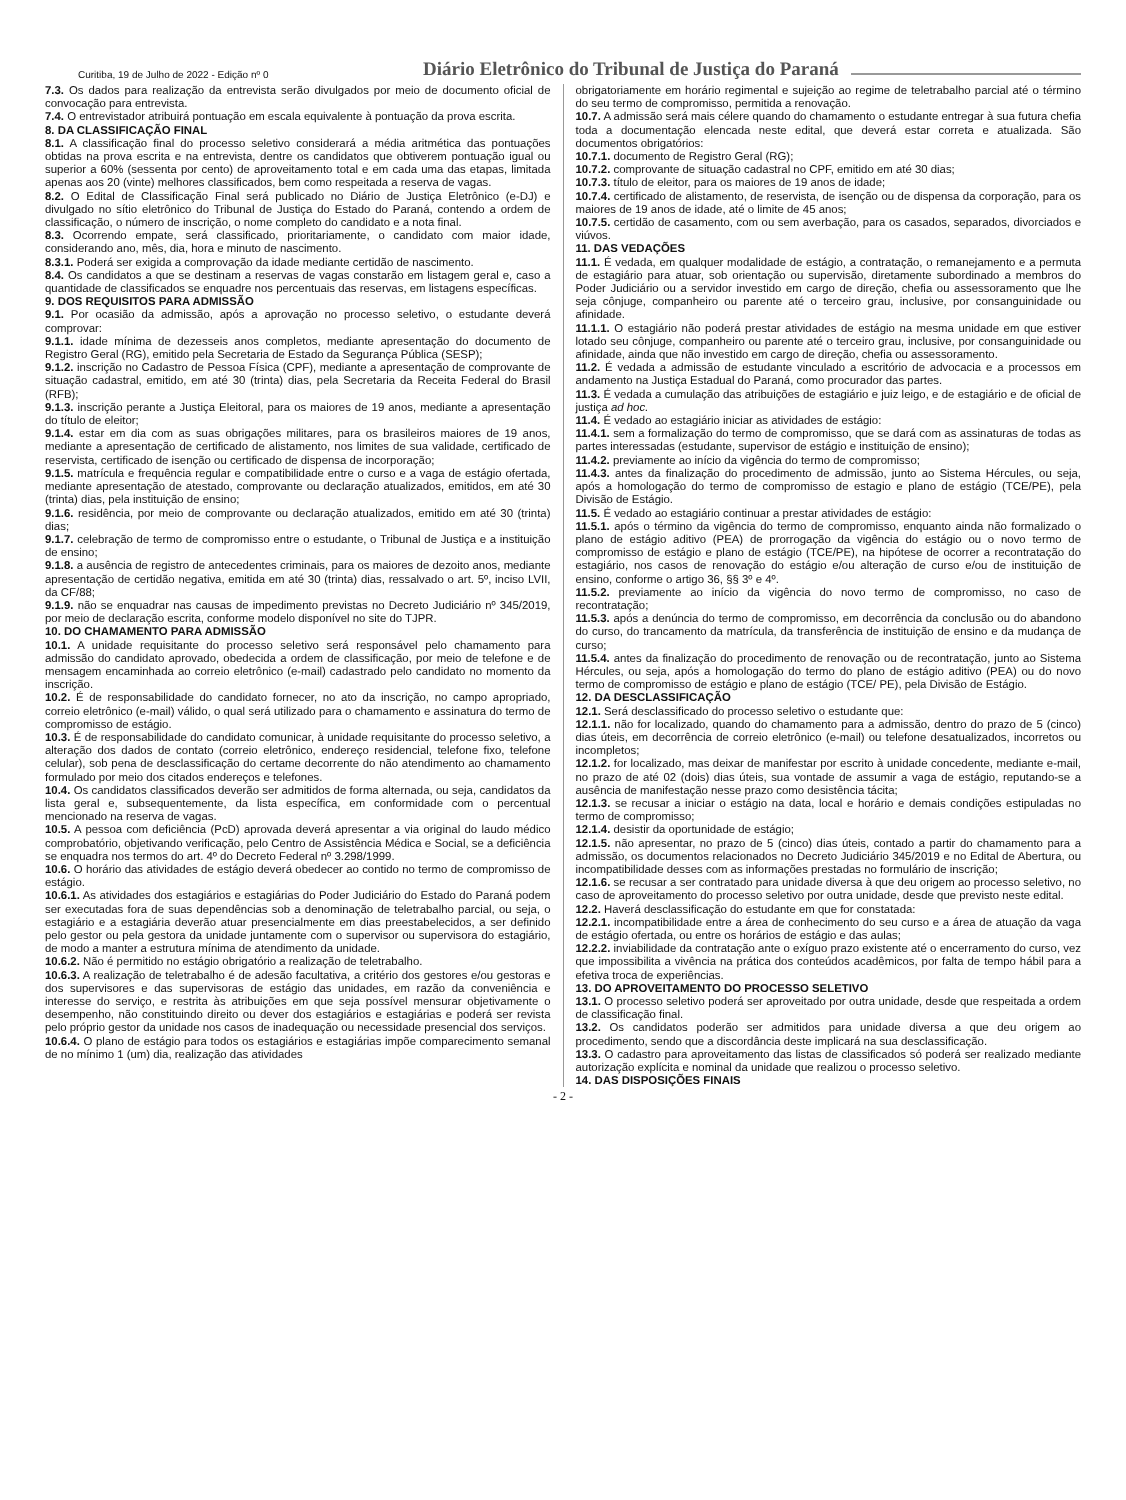Curitiba, 19 de Julho de 2022 - Edição nº 0 Diário Eletrônico do Tribunal de Justiça do Paraná
7.3. Os dados para realização da entrevista serão divulgados por meio de documento oficial de convocação para entrevista.
7.4. O entrevistador atribuirá pontuação em escala equivalente à pontuação da prova escrita.
8. DA CLASSIFICAÇÃO FINAL
8.1. A classificação final do processo seletivo considerará a média aritmética das pontuações obtidas na prova escrita e na entrevista, dentre os candidatos que obtiverem pontuação igual ou superior a 60% (sessenta por cento) de aproveitamento total e em cada uma das etapas, limitada apenas aos 20 (vinte) melhores classificados, bem como respeitada a reserva de vagas.
8.2. O Edital de Classificação Final será publicado no Diário de Justiça Eletrônico (e-DJ) e divulgado no sítio eletrônico do Tribunal de Justiça do Estado do Paraná, contendo a ordem de classificação, o número de inscrição, o nome completo do candidato e a nota final.
8.3. Ocorrendo empate, será classificado, prioritariamente, o candidato com maior idade, considerando ano, mês, dia, hora e minuto de nascimento.
8.3.1. Poderá ser exigida a comprovação da idade mediante certidão de nascimento.
8.4. Os candidatos a que se destinam a reservas de vagas constarão em listagem geral e, caso a quantidade de classificados se enquadre nos percentuais das reservas, em listagens específicas.
9. DOS REQUISITOS PARA ADMISSÃO
9.1. Por ocasião da admissão, após a aprovação no processo seletivo, o estudante deverá comprovar:
9.1.1. idade mínima de dezesseis anos completos, mediante apresentação do documento de Registro Geral (RG), emitido pela Secretaria de Estado da Segurança Pública (SESP);
9.1.2. inscrição no Cadastro de Pessoa Física (CPF), mediante a apresentação de comprovante de situação cadastral, emitido, em até 30 (trinta) dias, pela Secretaria da Receita Federal do Brasil (RFB);
9.1.3. inscrição perante a Justiça Eleitoral, para os maiores de 19 anos, mediante a apresentação do título de eleitor;
9.1.4. estar em dia com as suas obrigações militares, para os brasileiros maiores de 19 anos, mediante a apresentação de certificado de alistamento, nos limites de sua validade, certificado de reservista, certificado de isenção ou certificado de dispensa de incorporação;
9.1.5. matrícula e frequência regular e compatibilidade entre o curso e a vaga de estágio ofertada, mediante apresentação de atestado, comprovante ou declaração atualizados, emitidos, em até 30 (trinta) dias, pela instituição de ensino;
9.1.6. residência, por meio de comprovante ou declaração atualizados, emitido em até 30 (trinta) dias;
9.1.7. celebração de termo de compromisso entre o estudante, o Tribunal de Justiça e a instituição de ensino;
9.1.8. a ausência de registro de antecedentes criminais, para os maiores de dezoito anos, mediante apresentação de certidão negativa, emitida em até 30 (trinta) dias, ressalvado o art. 5º, inciso LVII, da CF/88;
9.1.9. não se enquadrar nas causas de impedimento previstas no Decreto Judiciário nº 345/2019, por meio de declaração escrita, conforme modelo disponível no site do TJPR.
10. DO CHAMAMENTO PARA ADMISSÃO
10.1. A unidade requisitante do processo seletivo será responsável pelo chamamento para admissão do candidato aprovado, obedecida a ordem de classificação, por meio de telefone e de mensagem encaminhada ao correio eletrônico (e-mail) cadastrado pelo candidato no momento da inscrição.
10.2. É de responsabilidade do candidato fornecer, no ato da inscrição, no campo apropriado, correio eletrônico (e-mail) válido, o qual será utilizado para o chamamento e assinatura do termo de compromisso de estágio.
10.3. É de responsabilidade do candidato comunicar, à unidade requisitante do processo seletivo, a alteração dos dados de contato (correio eletrônico, endereço residencial, telefone fixo, telefone celular), sob pena de desclassificação do certame decorrente do não atendimento ao chamamento formulado por meio dos citados endereços e telefones.
10.4. Os candidatos classificados deverão ser admitidos de forma alternada, ou seja, candidatos da lista geral e, subsequentemente, da lista específica, em conformidade com o percentual mencionado na reserva de vagas.
10.5. A pessoa com deficiência (PcD) aprovada deverá apresentar a via original do laudo médico comprobatório, objetivando verificação, pelo Centro de Assistência Médica e Social, se a deficiência se enquadra nos termos do art. 4º do Decreto Federal nº 3.298/1999.
10.6. O horário das atividades de estágio deverá obedecer ao contido no termo de compromisso de estágio.
10.6.1. As atividades dos estagiários e estagiárias do Poder Judiciário do Estado do Paraná podem ser executadas fora de suas dependências sob a denominação de teletrabalho parcial, ou seja, o estagiário e a estagiária deverão atuar presencialmente em dias preestabelecidos, a ser definido pelo gestor ou pela gestora da unidade juntamente com o supervisor ou supervisora do estagiário, de modo a manter a estrutura mínima de atendimento da unidade.
10.6.2. Não é permitido no estágio obrigatório a realização de teletrabalho.
10.6.3. A realização de teletrabalho é de adesão facultativa, a critério dos gestores e/ou gestoras e dos supervisores e das supervisoras de estágio das unidades, em razão da conveniência e interesse do serviço, e restrita às atribuições em que seja possível mensurar objetivamente o desempenho, não constituindo direito ou dever dos estagiários e estagiárias e poderá ser revista pelo próprio gestor da unidade nos casos de inadequação ou necessidade presencial dos serviços.
10.6.4. O plano de estágio para todos os estagiários e estagiárias impõe comparecimento semanal de no mínimo 1 (um) dia, realização das atividades
obrigatoriamente em horário regimental e sujeição ao regime de teletrabalho parcial até o término do seu termo de compromisso, permitida a renovação.
10.7. A admissão será mais célere quando do chamamento o estudante entregar à sua futura chefia toda a documentação elencada neste edital, que deverá estar correta e atualizada. São documentos obrigatórios:
10.7.1. documento de Registro Geral (RG);
10.7.2. comprovante de situação cadastral no CPF, emitido em até 30 dias;
10.7.3. título de eleitor, para os maiores de 19 anos de idade;
10.7.4. certificado de alistamento, de reservista, de isenção ou de dispensa da corporação, para os maiores de 19 anos de idade, até o limite de 45 anos;
10.7.5. certidão de casamento, com ou sem averbação, para os casados, separados, divorciados e viúvos.
11. DAS VEDAÇÕES
11.1. É vedada, em qualquer modalidade de estágio, a contratação, o remanejamento e a permuta de estagiário para atuar, sob orientação ou supervisão, diretamente subordinado a membros do Poder Judiciário ou a servidor investido em cargo de direção, chefia ou assessoramento que lhe seja cônjuge, companheiro ou parente até o terceiro grau, inclusive, por consanguinidade ou afinidade.
11.1.1. O estagiário não poderá prestar atividades de estágio na mesma unidade em que estiver lotado seu cônjuge, companheiro ou parente até o terceiro grau, inclusive, por consanguinidade ou afinidade, ainda que não investido em cargo de direção, chefia ou assessoramento.
11.2. É vedada a admissão de estudante vinculado a escritório de advocacia e a processos em andamento na Justiça Estadual do Paraná, como procurador das partes.
11.3. É vedada a cumulação das atribuições de estagiário e juiz leigo, e de estagiário e de oficial de justiça ad hoc.
11.4. É vedado ao estagiário iniciar as atividades de estágio:
11.4.1. sem a formalização do termo de compromisso, que se dará com as assinaturas de todas as partes interessadas (estudante, supervisor de estágio e instituição de ensino);
11.4.2. previamente ao início da vigência do termo de compromisso;
11.4.3. antes da finalização do procedimento de admissão, junto ao Sistema Hércules, ou seja, após a homologação do termo de compromisso de estagio e plano de estágio (TCE/PE), pela Divisão de Estágio.
11.5. É vedado ao estagiário continuar a prestar atividades de estágio:
11.5.1. após o término da vigência do termo de compromisso, enquanto ainda não formalizado o plano de estágio aditivo (PEA) de prorrogação da vigência do estágio ou o novo termo de compromisso de estágio e plano de estágio (TCE/PE), na hipótese de ocorrer a recontratação do estagiário, nos casos de renovação do estágio e/ou alteração de curso e/ou de instituição de ensino, conforme o artigo 36, §§ 3º e 4º.
11.5.2. previamente ao início da vigência do novo termo de compromisso, no caso de recontratação;
11.5.3. após a denúncia do termo de compromisso, em decorrência da conclusão ou do abandono do curso, do trancamento da matrícula, da transferência de instituição de ensino e da mudança de curso;
11.5.4. antes da finalização do procedimento de renovação ou de recontratação, junto ao Sistema Hércules, ou seja, após a homologação do termo do plano de estágio aditivo (PEA) ou do novo termo de compromisso de estágio e plano de estágio (TCE/ PE), pela Divisão de Estágio.
12. DA DESCLASSIFICAÇÃO
12.1. Será desclassificado do processo seletivo o estudante que:
12.1.1. não for localizado, quando do chamamento para a admissão, dentro do prazo de 5 (cinco) dias úteis, em decorrência de correio eletrônico (e-mail) ou telefone desatualizados, incorretos ou incompletos;
12.1.2. for localizado, mas deixar de manifestar por escrito à unidade concedente, mediante e-mail, no prazo de até 02 (dois) dias úteis, sua vontade de assumir a vaga de estágio, reputando-se a ausência de manifestação nesse prazo como desistência tácita;
12.1.3. se recusar a iniciar o estágio na data, local e horário e demais condições estipuladas no termo de compromisso;
12.1.4. desistir da oportunidade de estágio;
12.1.5. não apresentar, no prazo de 5 (cinco) dias úteis, contado a partir do chamamento para a admissão, os documentos relacionados no Decreto Judiciário 345/2019 e no Edital de Abertura, ou incompatibilidade desses com as informações prestadas no formulário de inscrição;
12.1.6. se recusar a ser contratado para unidade diversa à que deu origem ao processo seletivo, no caso de aproveitamento do processo seletivo por outra unidade, desde que previsto neste edital.
12.2. Haverá desclassificação do estudante em que for constatada:
12.2.1. incompatibilidade entre a área de conhecimento do seu curso e a área de atuação da vaga de estágio ofertada, ou entre os horários de estágio e das aulas;
12.2.2. inviabilidade da contratação ante o exíguo prazo existente até o encerramento do curso, vez que impossibilita a vivência na prática dos conteúdos acadêmicos, por falta de tempo hábil para a efetiva troca de experiências.
13. DO APROVEITAMENTO DO PROCESSO SELETIVO
13.1. O processo seletivo poderá ser aproveitado por outra unidade, desde que respeitada a ordem de classificação final.
13.2. Os candidatos poderão ser admitidos para unidade diversa a que deu origem ao procedimento, sendo que a discordância deste implicará na sua desclassificação.
13.3. O cadastro para aproveitamento das listas de classificados só poderá ser realizado mediante autorização explícita e nominal da unidade que realizou o processo seletivo.
14. DAS DISPOSIÇÕES FINAIS
- 2 -